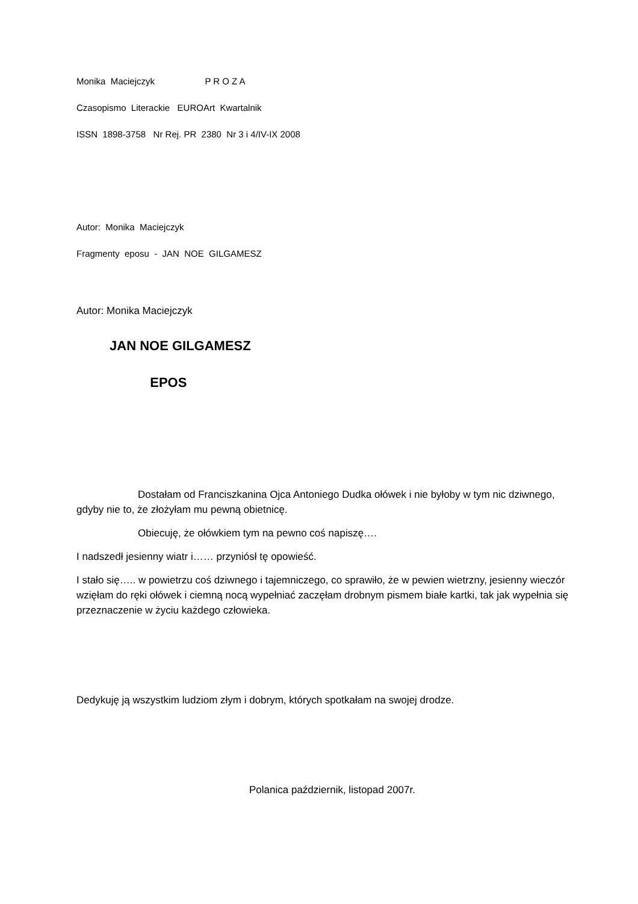Monika Maciejczyk P R O Z A
Czasopismo Literackie EUROArt Kwartalnik
ISSN 1898-3758 Nr Rej. PR 2380 Nr 3 i 4/IV-IX 2008
Autor: Monika Maciejczyk
Fragmenty eposu - JAN NOE GILGAMESZ
Autor: Monika Maciejczyk
JAN NOE GILGAMESZ
EPOS
Dostałam od Franciszkanina Ojca Antoniego Dudka ołówek i nie byłoby w tym nic dziwnego, gdyby nie to, że złożyłam mu pewną obietnicę.
Obiecuję, że ołówkiem tym na pewno coś napiszę….
I nadszedł jesienny wiatr i…… przyniósł tę opowieść.
I stało się….. w powietrzu coś dziwnego i tajemniczego, co sprawiło, że w pewien wietrzny, jesienny wieczór wzięłam do ręki ołówek i ciemną nocą wypełniać zaczęłam drobnym pismem białe kartki, tak jak wypełnia się przeznaczenie w życiu każdego człowieka.
Dedykuję ją wszystkim ludziom złym i dobrym, których spotkałam na swojej drodze.
Polanica październik, listopad 2007r.